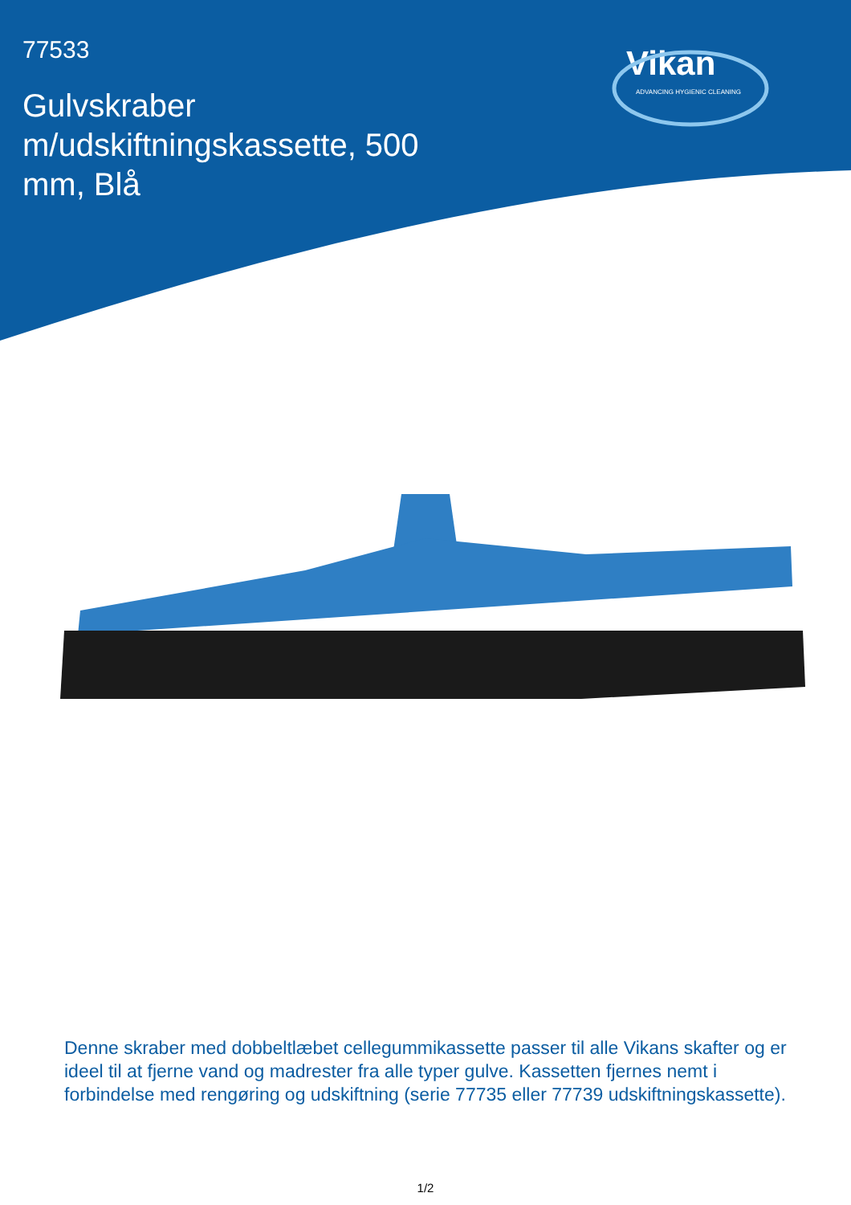77533
Gulvskraber m/udskiftningskassette, 500 mm, Blå
Vikan
ADVANCING HYGIENIC CLEANING
Denne skraber med dobbeltlæbet cellegummikassette passer til alle Vikans skafter og er ideel til at fjerne vand og madrester fra alle typer gulve. Kassetten fjernes nemt i forbindelse med rengøring og udskiftning (serie 77735 eller 77739 udskiftningskassette).
1/2